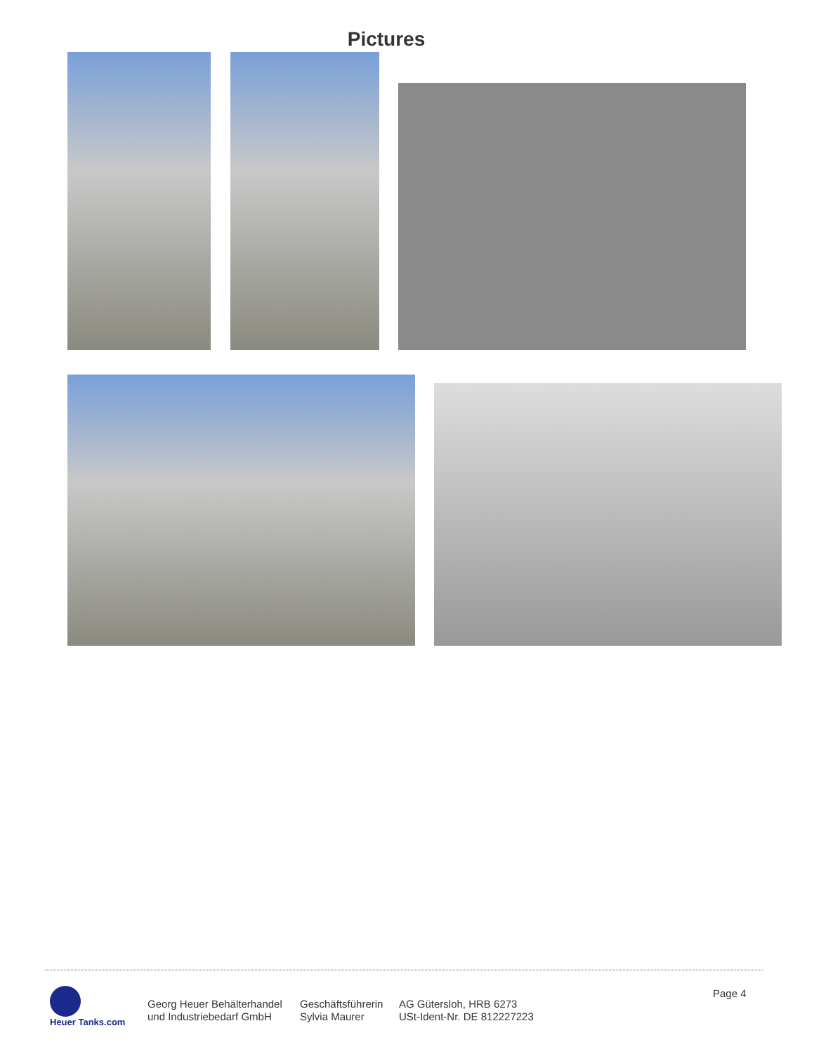Pictures
Heuer Tanks.com
Georg Heuer Behälterhandel
und Industriebedarf GmbH
Geschäftsführerin
Sylvia Maurer
AG Gütersloh, HRB 6273
USt-Ident-Nr. DE 812227223
Page 4